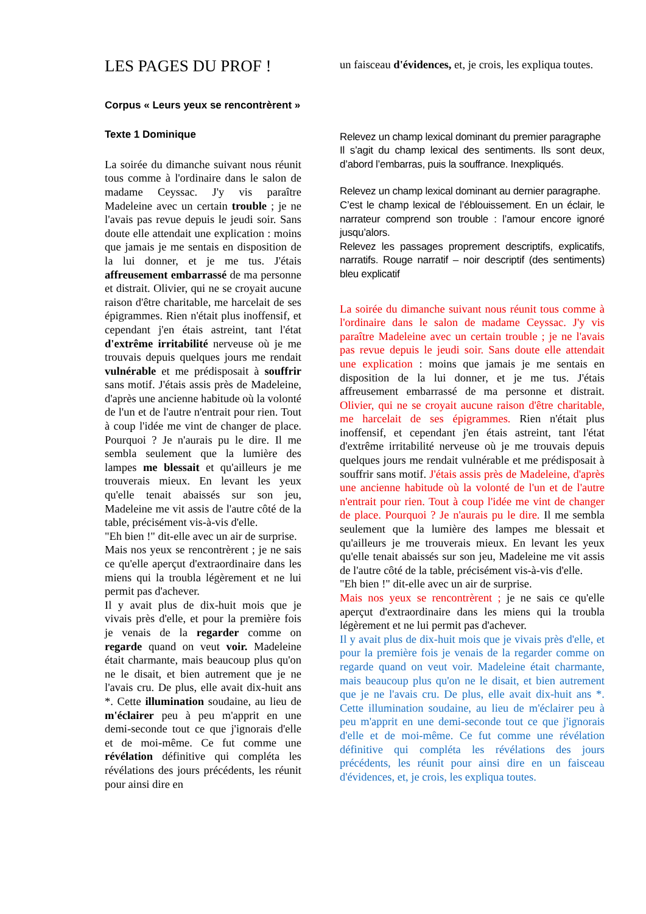LES PAGES DU PROF !
Corpus « Leurs yeux se rencontrèrent »
Texte 1 Dominique
La soirée du dimanche suivant nous réunit tous comme à l'ordinaire dans le salon de madame Ceyssac. J'y vis paraître Madeleine avec un certain trouble ; je ne l'avais pas revue depuis le jeudi soir. Sans doute elle attendait une explication : moins que jamais je me sentais en disposition de la lui donner, et je me tus. J'étais affreusement embarrassé de ma personne et distrait. Olivier, qui ne se croyait aucune raison d'être charitable, me harcelait de ses épigrammes. Rien n'était plus inoffensif, et cependant j'en étais astreint, tant l'état d'extrême irritabilité nerveuse où je me trouvais depuis quelques jours me rendait vulnérable et me prédisposait à souffrir sans motif. J'étais assis près de Madeleine, d'après une ancienne habitude où la volonté de l'un et de l'autre n'entrait pour rien. Tout à coup l'idée me vint de changer de place. Pourquoi ? Je n'aurais pu le dire. Il me sembla seulement que la lumière des lampes me blessait et qu'ailleurs je me trouverais mieux. En levant les yeux qu'elle tenait abaissés sur son jeu, Madeleine me vit assis de l'autre côté de la table, précisément vis-à-vis d'elle.
"Eh bien !" dit-elle avec un air de surprise.
Mais nos yeux se rencontrèrent ; je ne sais ce qu'elle aperçut d'extraordinaire dans les miens qui la troubla légèrement et ne lui permit pas d'achever.
Il y avait plus de dix-huit mois que je vivais près d'elle, et pour la première fois je venais de la regarder comme on regarde quand on veut voir. Madeleine était charmante, mais beaucoup plus qu'on ne le disait, et bien autrement que je ne l'avais cru. De plus, elle avait dix-huit ans *. Cette illumination soudaine, au lieu de m'éclairer peu à peu m'apprit en une demi-seconde tout ce que j'ignorais d'elle et de moi-même. Ce fut comme une révélation définitive qui compléta les révélations des jours précédents, les réunit pour ainsi dire en
un faisceau d'évidences, et, je crois, les expliqua toutes.
Relevez un champ lexical dominant du premier paragraphe
Il s’agit du champ lexical des sentiments. Ils sont deux, d’abord l’embarras, puis la souffrance. Inexpliqués.
Relevez un champ lexical dominant au dernier paragraphe.
C’est le champ lexical de l’éblouissement. En un éclair, le narrateur comprend son trouble : l’amour encore ignoré jusqu’alors.
Relevez les passages proprement descriptifs, explicatifs, narratifs. Rouge narratif – noir descriptif (des sentiments) bleu explicatif
La soirée du dimanche suivant nous réunit tous comme à l'ordinaire dans le salon de madame Ceyssac. J'y vis paraître Madeleine avec un certain trouble ; je ne l'avais pas revue depuis le jeudi soir. Sans doute elle attendait une explication : moins que jamais je me sentais en disposition de la lui donner, et je me tus. J'étais affreusement embarrassé de ma personne et distrait. Olivier, qui ne se croyait aucune raison d'être charitable, me harcelait de ses épigrammes. Rien n'était plus inoffensif, et cependant j'en étais astreint, tant l'état d'extrême irritabilité nerveuse où je me trouvais depuis quelques jours me rendait vulnérable et me prédisposait à souffrir sans motif. J'étais assis près de Madeleine, d'après une ancienne habitude où la volonté de l'un et de l'autre n'entrait pour rien. Tout à coup l'idée me vint de changer de place. Pourquoi ? Je n'aurais pu le dire. Il me sembla seulement que la lumière des lampes me blessait et qu'ailleurs je me trouverais mieux. En levant les yeux qu'elle tenait abaissés sur son jeu, Madeleine me vit assis de l'autre côté de la table, précisément vis-à-vis d'elle.
"Eh bien !" dit-elle avec un air de surprise.
Mais nos yeux se rencontrèrent ; je ne sais ce qu'elle aperçut d'extraordinaire dans les miens qui la troubla légèrement et ne lui permit pas d'achever.
Il y avait plus de dix-huit mois que je vivais près d'elle, et pour la première fois je venais de la regarder comme on regarde quand on veut voir. Madeleine était charmante, mais beaucoup plus qu'on ne le disait, et bien autrement que je ne l'avais cru. De plus, elle avait dix-huit ans *. Cette illumination soudaine, au lieu de m'éclairer peu à peu m'apprit en une demi-seconde tout ce que j'ignorais d'elle et de moi-même. Ce fut comme une révélation définitive qui compléta les révélations des jours précédents, les réunit pour ainsi dire en un faisceau d'évidences, et, je crois, les expliqua toutes.